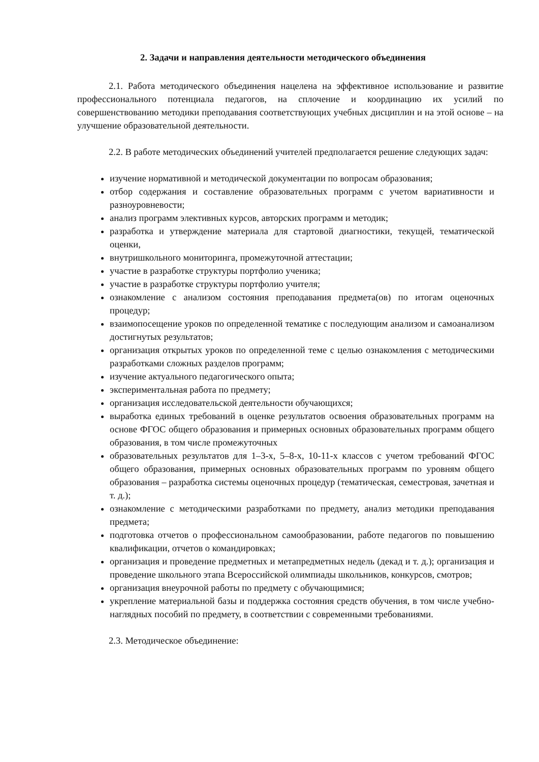2. Задачи и направления деятельности методического объединения
2.1. Работа методического объединения нацелена на эффективное использование и развитие профессионального потенциала педагогов, на сплочение и координацию их усилий по совершенствованию методики преподавания соответствующих учебных дисциплин и на этой основе – на улучшение образовательной деятельности.
2.2. В работе методических объединений учителей предполагается решение следующих задач:
изучение нормативной и методической документации по вопросам образования;
отбор содержания и составление образовательных программ с учетом вариативности и разноуровневости;
анализ программ элективных курсов, авторских программ и методик;
разработка и утверждение материала для стартовой диагностики, текущей, тематической оценки,
внутришкольного мониторинга, промежуточной аттестации;
участие в разработке структуры портфолио ученика;
участие в разработке структуры портфолио учителя;
ознакомление с анализом состояния преподавания предмета(ов) по итогам оценочных процедур;
взаимопосещение уроков по определенной тематике с последующим анализом и самоанализом достигнутых результатов;
организация открытых уроков по определенной теме с целью ознакомления с методическими разработками сложных разделов программ;
изучение актуального педагогического опыта;
экспериментальная работа по предмету;
организация исследовательской деятельности обучающихся;
выработка единых требований в оценке результатов освоения образовательных программ на основе ФГОС общего образования и примерных основных образовательных программ общего образования, в том числе промежуточных
образовательных результатов для 1–3-х, 5–8-х, 10-11-х классов с учетом требований ФГОС общего образования, примерных основных образовательных программ по уровням общего образования – разработка системы оценочных процедур (тематическая, семестровая, зачетная и т. д.);
ознакомление с методическими разработками по предмету, анализ методики преподавания предмета;
подготовка отчетов о профессиональном самообразовании, работе педагогов по повышению квалификации, отчетов о командировках;
организация и проведение предметных и метапредметных недель (декад и т. д.); организация и проведение школьного этапа Всероссийской олимпиады школьников, конкурсов, смотров;
организация внеурочной работы по предмету с обучающимися;
укрепление материальной базы и поддержка состояния средств обучения, в том числе учебно-наглядных пособий по предмету, в соответствии с современными требованиями.
2.3. Методическое объединение: